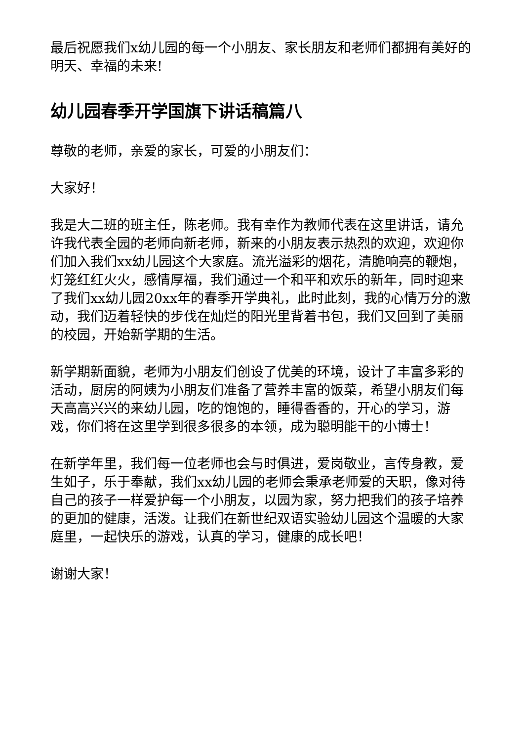最后祝愿我们x幼儿园的每一个小朋友、家长朋友和老师们都拥有美好的明天、幸福的未来!
幼儿园春季开学国旗下讲话稿篇八
尊敬的老师，亲爱的家长，可爱的小朋友们：
大家好！
我是大二班的班主任，陈老师。我有幸作为教师代表在这里讲话，请允许我代表全园的老师向新老师，新来的小朋友表示热烈的欢迎，欢迎你们加入我们xx幼儿园这个大家庭。流光溢彩的烟花，清脆响亮的鞭炮，灯笼红红火火，感情厚福，我们通过一个和平和欢乐的新年，同时迎来了我们xx幼儿园20xx年的春季开学典礼，此时此刻，我的心情万分的激动，我们迈着轻快的步伐在灿烂的阳光里背着书包，我们又回到了美丽的校园，开始新学期的生活。
新学期新面貌，老师为小朋友们创设了优美的环境，设计了丰富多彩的活动，厨房的阿姨为小朋友们准备了营养丰富的饭菜，希望小朋友们每天高高兴兴的来幼儿园，吃的饱饱的，睡得香香的，开心的学习，游戏，你们将在这里学到很多很多的本领，成为聪明能干的小博士！
在新学年里，我们每一位老师也会与时俱进，爱岗敬业，言传身教，爱生如子，乐于奉献，我们xx幼儿园的老师会秉承老师爱的天职，像对待自己的孩子一样爱护每一个小朋友，以园为家，努力把我们的孩子培养的更加的健康，活泼。让我们在新世纪双语实验幼儿园这个温暖的大家庭里，一起快乐的游戏，认真的学习，健康的成长吧！
谢谢大家！